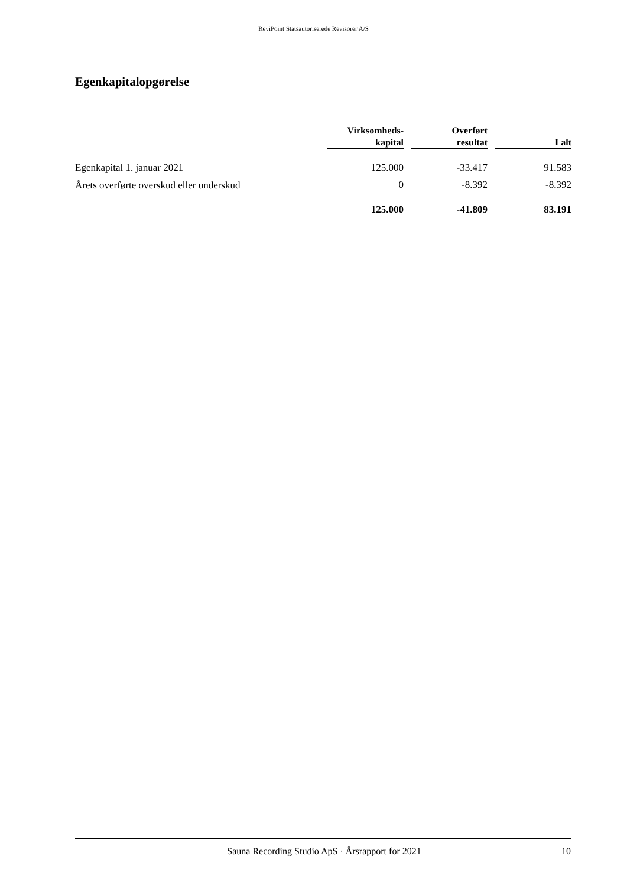ReviPoint Statsautoriserede Revisorer A/S
Egenkapitalopgørelse
| | Virksomheds- kapital | | Overført resultat | | I alt |
| --- | --- | --- | --- | --- | --- |
| Egenkapital 1. januar 2021 | 125.000 | | -33.417 | | 91.583 |
| Årets overførte overskud eller underskud | 0 | | -8.392 | | -8.392 |
| | 125.000 | | -41.809 | | 83.191 |
Sauna Recording Studio ApS · Årsrapport for 2021 10